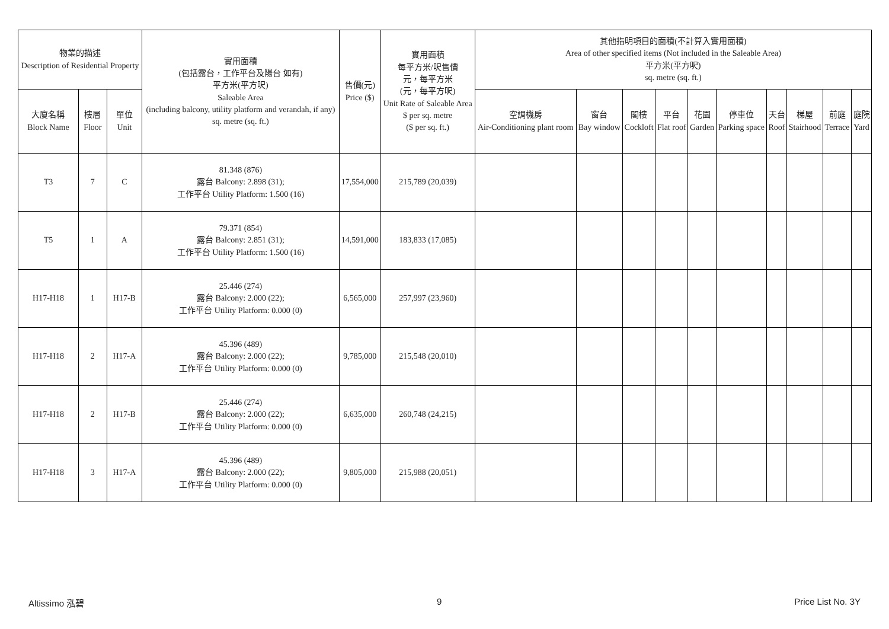| 物業的描述 Description of Residential Property | | | 實用面積 (包括露台，工作平台及陽台 如有) 平方米(平方呎) Saleable Area (including balcony, utility platform and verandah, if any) sq. metre (sq. ft.) | 售價(元) Price ($) | 實用面積 每平方米/呎售價 元，每平方米 (元，每平方呎) Unit Rate of Saleable Area $ per sq. metre ($ per sq. ft.) | 其他指明項目的面積(不計算入實用面積) Area of other specified items (Not included in the Saleable Area) 平方米(平方呎) sq. metre (sq. ft.) | | | | | | | | | |
| --- | --- | --- | --- | --- | --- | --- | --- | --- | --- | --- | --- | --- | --- | --- | --- |
| 大廈名稱 Block Name | 樓層 Floor | 單位 Unit | | | | 空調機房 Air-Conditioning plant room | 窗台 Bay window | 閣樓 Cockloft | 平台 Flat roof | 花園 Garden | 停車位 Parking space | 天台 Roof | 梯屋 Stairhood | 前庭 Terrace | 庭院 Yard |
| T3 | 7 | C | 81.348 (876) 露台 Balcony: 2.898 (31); 工作平台 Utility Platform: 1.500 (16) | 17,554,000 | 215,789 (20,039) | | | | | | | | | | |
| T5 | 1 | A | 79.371 (854) 露台 Balcony: 2.851 (31); 工作平台 Utility Platform: 1.500 (16) | 14,591,000 | 183,833 (17,085) | | | | | | | | | | |
| H17-H18 | 1 | H17-B | 25.446 (274) 露台 Balcony: 2.000 (22); 工作平台 Utility Platform: 0.000 (0) | 6,565,000 | 257,997 (23,960) | | | | | | | | | | |
| H17-H18 | 2 | H17-A | 45.396 (489) 露台 Balcony: 2.000 (22); 工作平台 Utility Platform: 0.000 (0) | 9,785,000 | 215,548 (20,010) | | | | | | | | | | |
| H17-H18 | 2 | H17-B | 25.446 (274) 露台 Balcony: 2.000 (22); 工作平台 Utility Platform: 0.000 (0) | 6,635,000 | 260,748 (24,215) | | | | | | | | | | |
| H17-H18 | 3 | H17-A | 45.396 (489) 露台 Balcony: 2.000 (22); 工作平台 Utility Platform: 0.000 (0) | 9,805,000 | 215,988 (20,051) | | | | | | | | | | |
Altissimo 泓碧 9 Price List No. 3Y